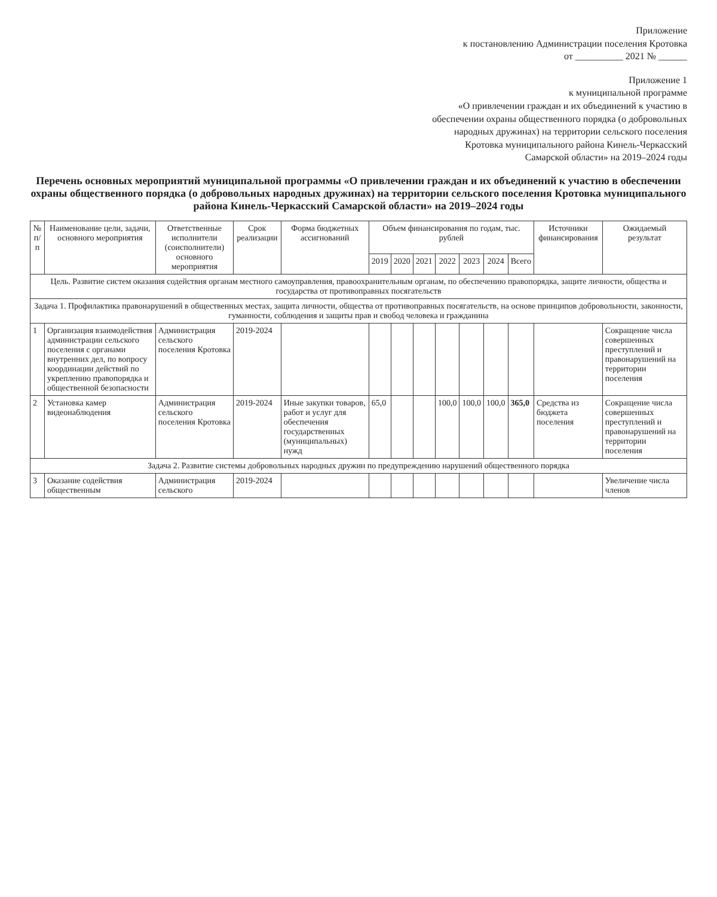Приложение
к постановлению Администрации поселения Кротовка
от __________ 2021 № ______
Приложение 1
к муниципальной программе
«О привлечении граждан и их объединений к участию в
обеспечении охраны общественного порядка (о добровольных
народных дружинах) на территории сельского поселения
Кротовка муниципального района Кинель-Черкасский
Самарской области» на 2019–2024 годы
Перечень основных мероприятий муниципальной программы «О привлечении граждан и их объединений к участию в обеспечении охраны общественного порядка (о добровольных народных дружинах) на территории сельского поселения Кротовка муниципального района Кинель-Черкасский Самарской области» на 2019–2024 годы
| № п/п | Наименование цели, задачи, основного мероприятия | Ответственные исполнители (соисполнители) основного мероприятия | Срок реализации | Форма бюджетных ассигнований | Объем финансирования по годам, тыс. рублей | | | | | | | Источники финансирования | Ожидаемый результат |
| --- | --- | --- | --- | --- | --- | --- | --- | --- | --- | --- | --- | --- | --- |
| | | | | | 2019 | 2020 | 2021 | 2022 | 2023 | 2024 | Всего | | |
| Цель. Развитие систем оказания содействия органам местного самоуправления, правоохранительным органам, по обеспечению правопорядка, защите личности, общества и государства от противоправных посягательств | | | | | | | | | | | | | |
| Задача 1. Профилактика правонарушений в общественных местах, защита личности, общества от противоправных посягательств, на основе принципов добровольности, законности, гуманности, соблюдения и защиты прав и свобод человека и гражданина | | | | | | | | | | | | | |
| 1 | Организация взаимодействия администрации сельского поселения с органами внутренних дел, по вопросу координации действий по укреплению правопорядка и общественной безопасности | Администрация сельского поселения Кротовка | 2019-2024 | | | | | | | | | | Сокращение числа совершенных преступлений и правонарушений на территории поселения |
| 2 | Установка камер видеонаблюдения | Администрация сельского поселения Кротовка | 2019-2024 | Иные закупки товаров, работ и услуг для обеспечения государственных (муниципальных) нужд | 65,0 | | | 100,0 | 100,0 | 100,0 | 365,0 | Средства из бюджета поселения | Сокращение числа совершенных преступлений и правонарушений на территории поселения |
| Задача 2. Развитие системы добровольных народных дружин по предупреждению нарушений общественного порядка | | | | | | | | | | | | | |
| 3 | Оказание содействия общественным | Администрация сельского | 2019-2024 | | | | | | | | | | Увеличение числа членов |